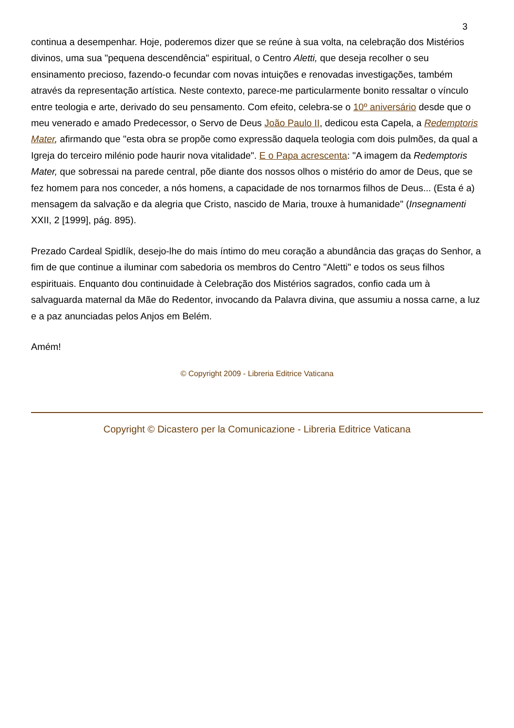3
continua a desempenhar. Hoje, poderemos dizer que se reúne à sua volta, na celebração dos Mistérios divinos, uma sua "pequena descendência" espiritual, o Centro Aletti, que deseja recolher o seu ensinamento precioso, fazendo-o fecundar com novas intuições e renovadas investigações, também através da representação artística. Neste contexto, parece-me particularmente bonito ressaltar o vínculo entre teologia e arte, derivado do seu pensamento. Com efeito, celebra-se o 10º aniversário desde que o meu venerado e amado Predecessor, o Servo de Deus João Paulo II, dedicou esta Capela, a Redemptoris Mater, afirmando que "esta obra se propõe como expressão daquela teologia com dois pulmões, da qual a Igreja do terceiro milénio pode haurir nova vitalidade". E o Papa acrescenta: "A imagem da Redemptoris Mater, que sobressai na parede central, põe diante dos nossos olhos o mistério do amor de Deus, que se fez homem para nos conceder, a nós homens, a capacidade de nos tornarmos filhos de Deus... (Esta é a) mensagem da salvação e da alegria que Cristo, nascido de Maria, trouxe à humanidade" (Insegnamenti XXII, 2 [1999], pág. 895).
Prezado Cardeal Spidlík, desejo-lhe do mais íntimo do meu coração a abundância das graças do Senhor, a fim de que continue a iluminar com sabedoria os membros do Centro "Aletti" e todos os seus filhos espirituais. Enquanto dou continuidade à Celebração dos Mistérios sagrados, confio cada um à salvaguarda maternal da Mãe do Redentor, invocando da Palavra divina, que assumiu a nossa carne, a luz e a paz anunciadas pelos Anjos em Belém.
Amém!
© Copyright 2009 - Libreria Editrice Vaticana
Copyright © Dicastero per la Comunicazione - Libreria Editrice Vaticana